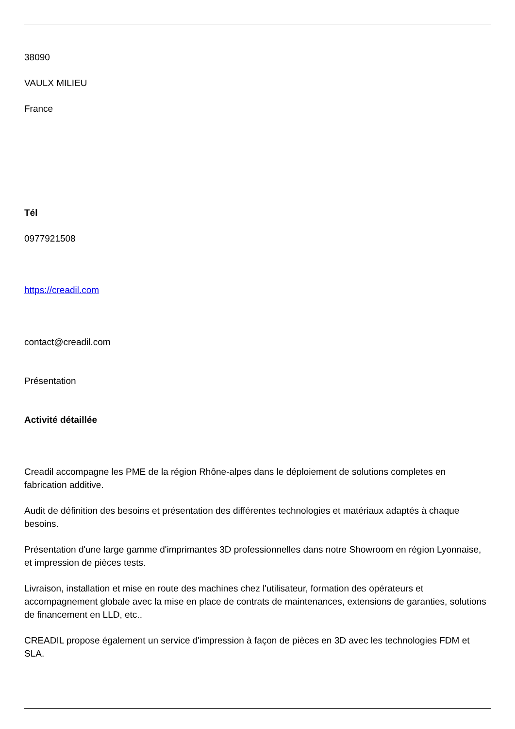38090
VAULX MILIEU
France
Tél
0977921508
https://creadil.com
contact@creadil.com
Présentation
Activité détaillée
Creadil accompagne les PME de la région Rhône-alpes dans le déploiement de solutions completes en fabrication additive.
Audit de définition des besoins et présentation des différentes technologies et matériaux adaptés à chaque besoins.
Présentation d'une large gamme d'imprimantes 3D professionnelles dans notre Showroom en région Lyonnaise, et impression de pièces tests.
Livraison, installation et mise en route des machines chez l'utilisateur, formation des opérateurs et accompagnement globale avec la mise en place de contrats de maintenances, extensions de garanties, solutions de financement en LLD, etc..
CREADIL propose également un service d'impression à façon de pièces en 3D avec les technologies FDM et SLA.